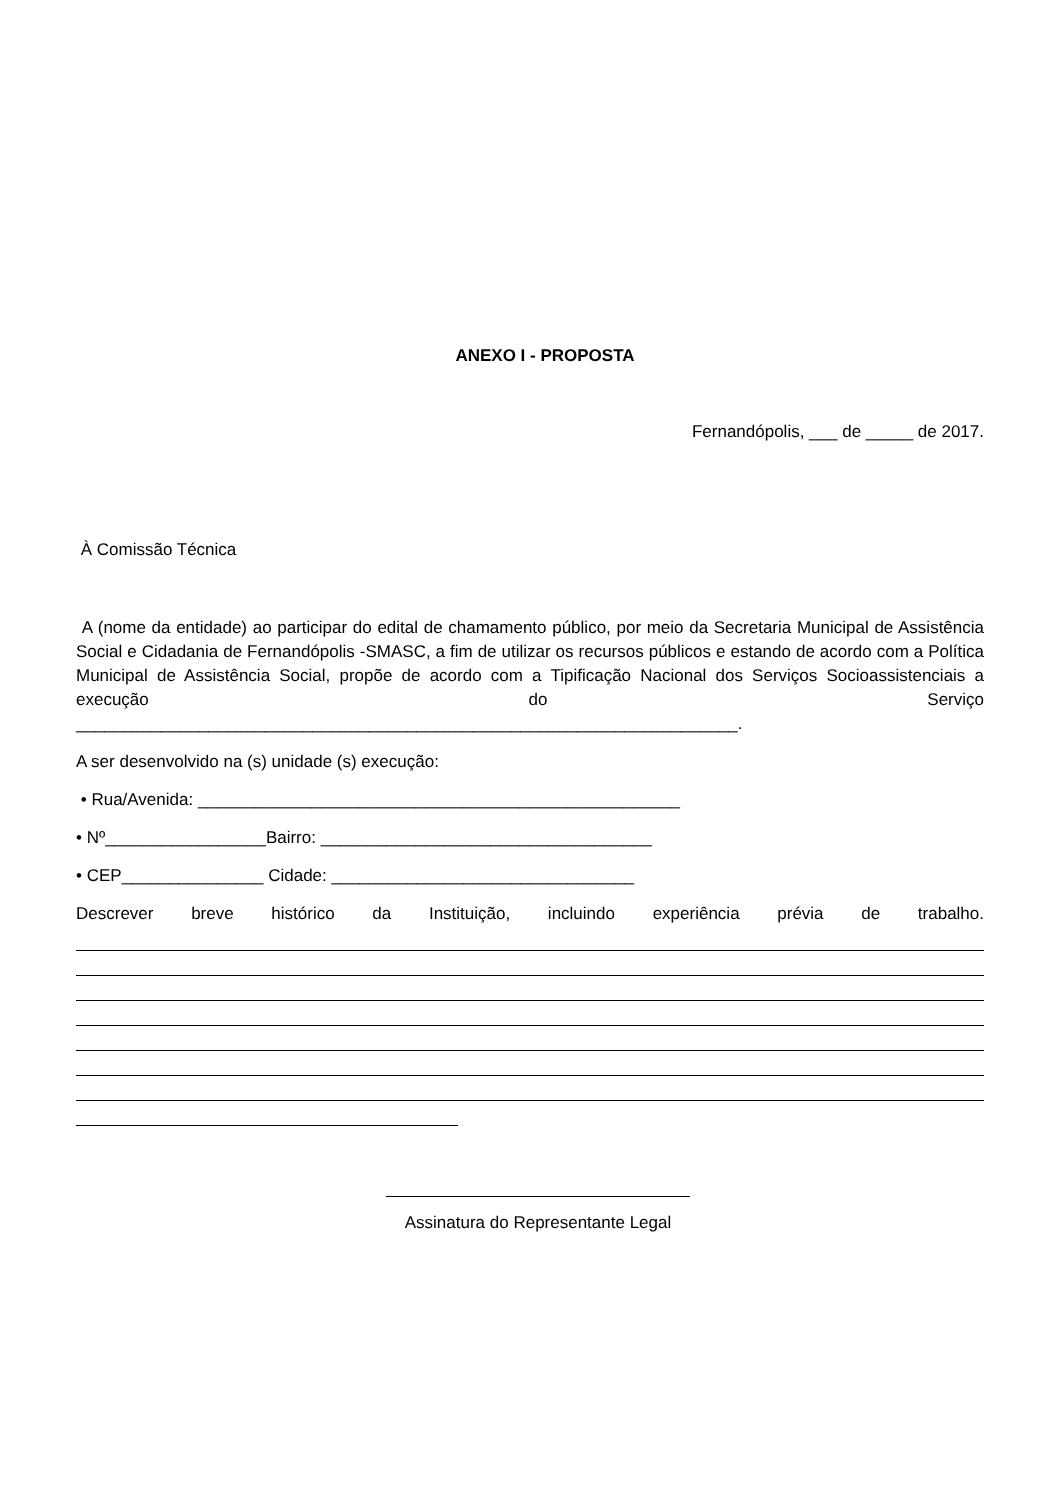ANEXO I - PROPOSTA
Fernandópolis, ___ de _____ de 2017.
À Comissão Técnica
A (nome da entidade) ao participar do edital de chamamento público, por meio da Secretaria Municipal de Assistência Social e Cidadania de Fernandópolis -SMASC, a fim de utilizar os recursos públicos e estando de acordo com a Política Municipal de Assistência Social, propõe de acordo com a Tipificação Nacional dos Serviços Socioassistenciais a execução do Serviço
______________________________________________________________________.
A ser desenvolvido na (s) unidade (s) execução:
• Rua/Avenida: ___________________________________________________
• Nº_________________Bairro: ___________________________________
• CEP_______________ Cidade: ________________________________
Descrever breve histórico da Instituição, incluindo experiência prévia de trabalho.
Assinatura do Representante Legal